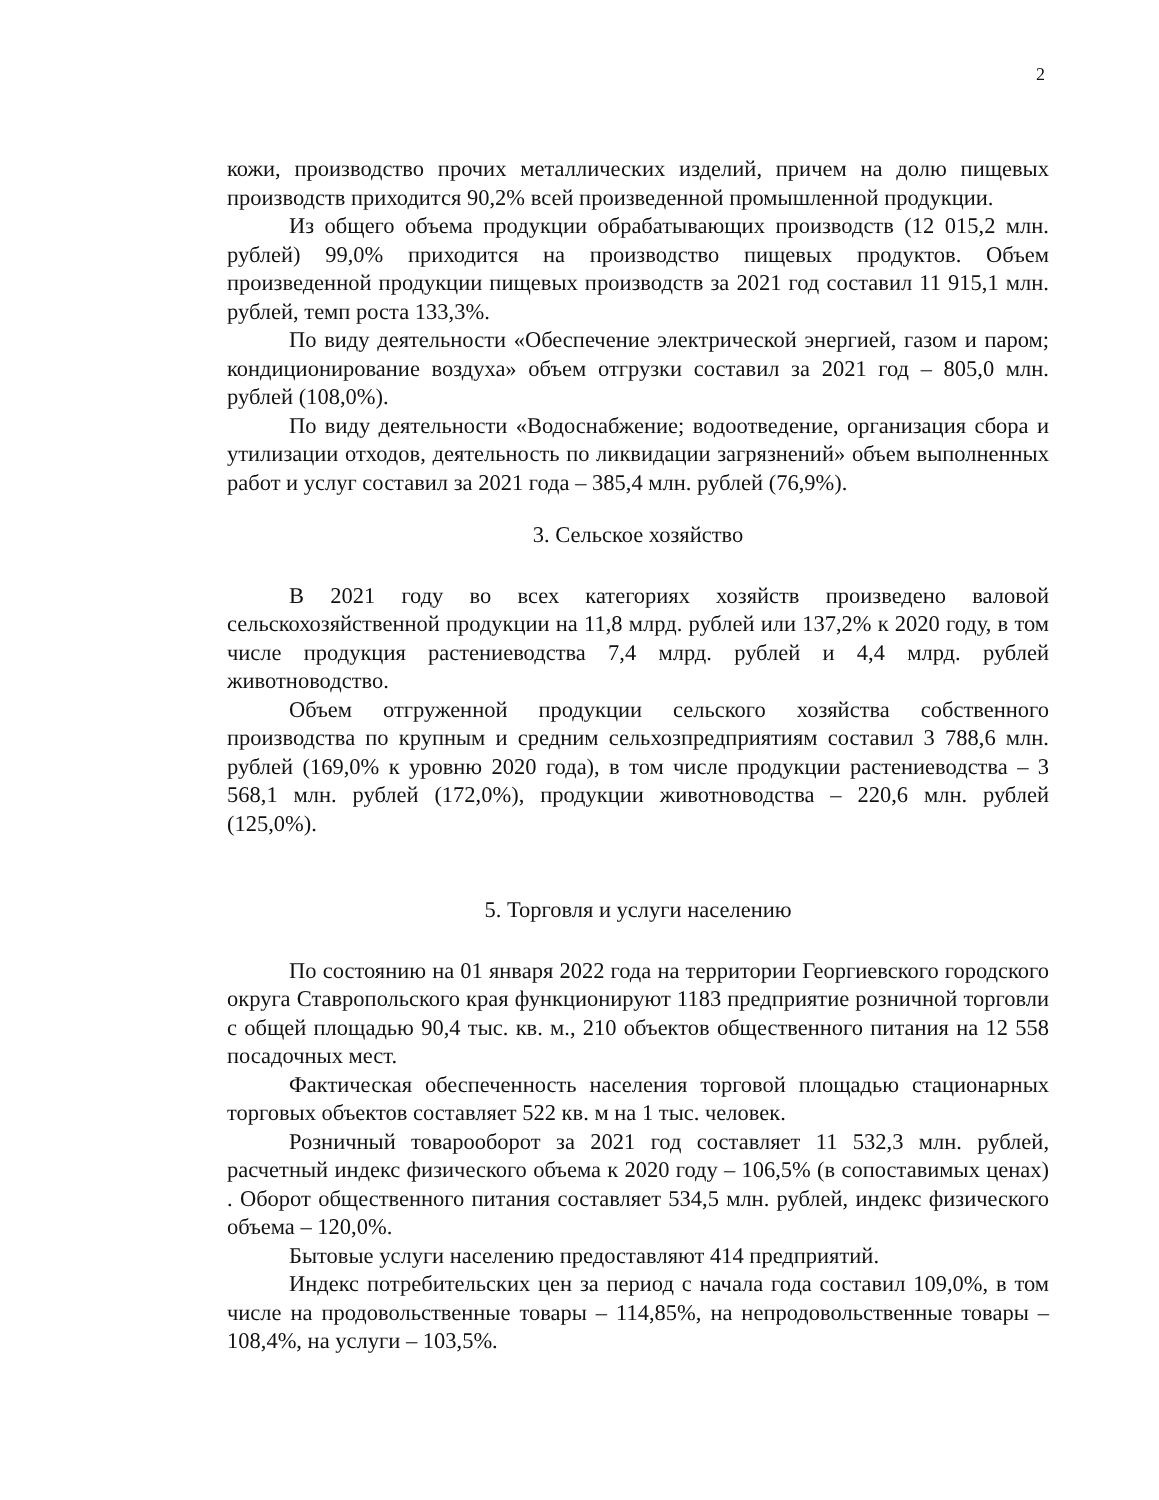2
кожи, производство прочих металлических изделий, причем на долю пищевых производств приходится 90,2% всей произведенной промышленной продукции.
Из общего объема продукции обрабатывающих производств (12 015,2 млн. рублей) 99,0% приходится на производство пищевых продуктов. Объем произведенной продукции пищевых производств за 2021 год составил 11 915,1 млн. рублей, темп роста 133,3%.
По виду деятельности «Обеспечение электрической энергией, газом и паром; кондиционирование воздуха» объем отгрузки составил за 2021 год – 805,0 млн. рублей (108,0%).
По виду деятельности «Водоснабжение; водоотведение, организация сбора и утилизации отходов, деятельность по ликвидации загрязнений» объем выполненных работ и услуг составил за 2021 года – 385,4 млн. рублей (76,9%).
3. Сельское хозяйство
В 2021 году во всех категориях хозяйств произведено валовой сельскохозяйственной продукции на 11,8 млрд. рублей или 137,2% к 2020 году, в том числе продукция растениеводства 7,4 млрд. рублей и 4,4 млрд. рублей животноводство.
Объем отгруженной продукции сельского хозяйства собственного производства по крупным и средним сельхозпредприятиям составил 3 788,6 млн. рублей (169,0% к уровню 2020 года), в том числе продукции растениеводства – 3 568,1 млн. рублей (172,0%), продукции животноводства – 220,6 млн. рублей (125,0%).
5. Торговля и услуги населению
По состоянию на 01 января 2022 года на территории Георгиевского городского округа Ставропольского края функционируют 1183 предприятие розничной торговли с общей площадью 90,4 тыс. кв. м., 210 объектов общественного питания на 12 558 посадочных мест.
Фактическая обеспеченность населения торговой площадью стационарных торговых объектов составляет 522 кв. м на 1 тыс. человек.
Розничный товарооборот за 2021 год составляет 11 532,3 млн. рублей, расчетный индекс физического объема к 2020 году – 106,5% (в сопоставимых ценах) . Оборот общественного питания составляет 534,5 млн. рублей, индекс физического объема – 120,0%.
Бытовые услуги населению предоставляют 414 предприятий.
Индекс потребительских цен за период с начала года составил 109,0%, в том числе на продовольственные товары – 114,85%, на непродовольственные товары – 108,4%, на услуги – 103,5%.